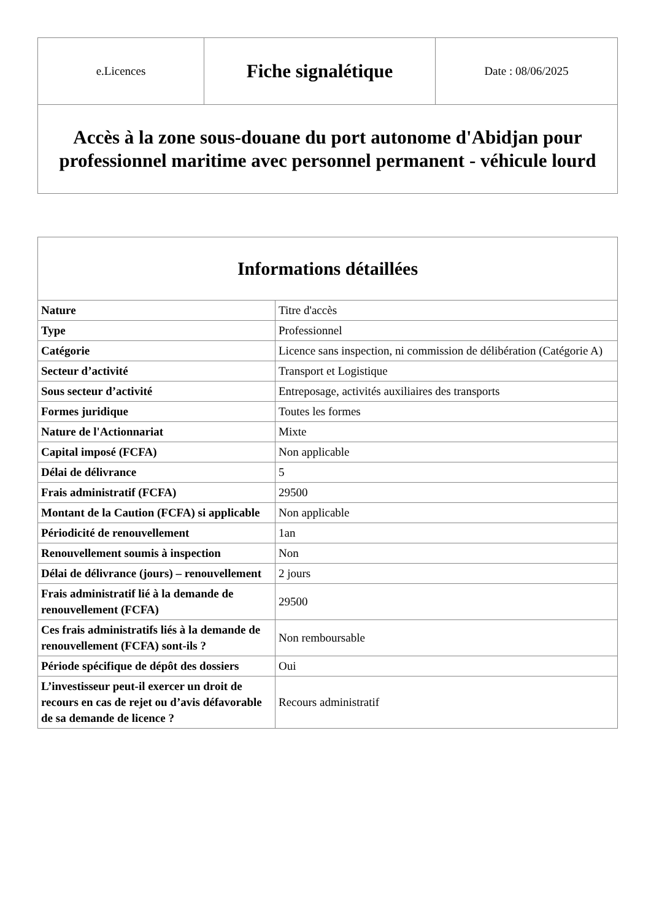| e.Licences | Fiche signalétique | Date : 08/06/2025 |
| Accès à la zone sous-douane du port autonome d'Abidjan pour professionnel maritime avec personnel permanent - véhicule lourd |
| Informations détaillées | |
| --- | --- |
| Nature | Titre d'accès |
| Type | Professionnel |
| Catégorie | Licence sans inspection, ni commission de délibération (Catégorie A) |
| Secteur d’activité | Transport et Logistique |
| Sous secteur d’activité | Entreposage, activités auxiliaires des transports |
| Formes juridique | Toutes les formes |
| Nature de l'Actionnariat | Mixte |
| Capital imposé (FCFA) | Non applicable |
| Délai de délivrance | 5 |
| Frais administratif (FCFA) | 29500 |
| Montant de la Caution (FCFA) si applicable | Non applicable |
| Périodicité de renouvellement | 1an |
| Renouvellement soumis à inspection | Non |
| Délai de délivrance (jours) – renouvellement | 2 jours |
| Frais administratif lié à la demande de renouvellement (FCFA) | 29500 |
| Ces frais administratifs liés à la demande de renouvellement (FCFA) sont-ils ? | Non remboursable |
| Période spécifique de dépôt des dossiers | Oui |
| L’investisseur peut-il exercer un droit de recours en cas de rejet ou d’avis défavorable de sa demande de licence ? | Recours administratif |